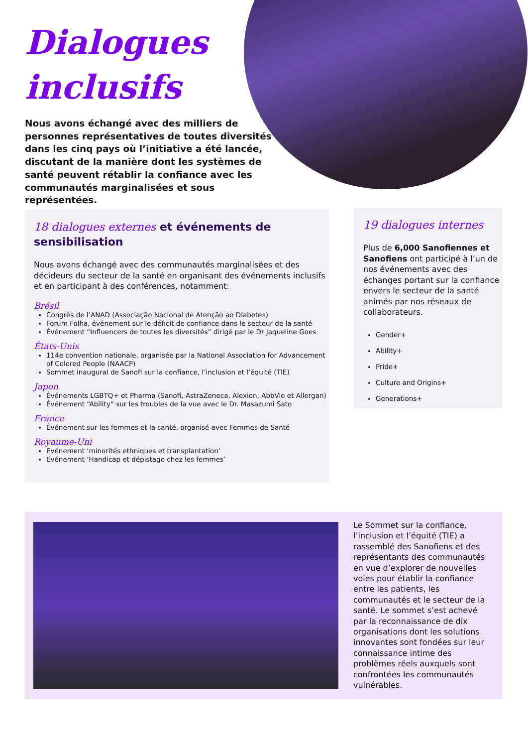Dialogues
inclusifs
Nous avons échangé avec des milliers de personnes représentatives de toutes diversités dans les cinq pays où l’initiative a été lancée, discutant de la manière dont les systèmes de santé peuvent rétablir la confiance avec les communautés marginalisées et sous représentées.
18 dialogues externes et événements de sensibilisation
Nous avons échangé avec des communautés marginalisées et des décideurs du secteur de la santé en organisant des événements inclusifs et en participant à des conférences, notamment:
Brésil
Congrès de l’ANAD (Associação Nacional de Atenção ao Diabetes)
Forum Folha, événement sur le déficit de confiance dans le secteur de la santé
Événement “Influencers de toutes les diversités” dirigé par le Dr Jaqueline Goes
États-Unis
114e convention nationale, organisée par la National Association for Advancement of Colored People (NAACP)
Sommet inaugural de Sanofi sur la confiance, l’inclusion et l’équité (TIE)
Japon
Événements LGBTQ+ et Pharma (Sanofi, AstraZeneca, Alexion, AbbVie et Allergan)
Événement “Ability” sur les troubles de la vue avec le Dr. Masazumi Sato
France
Événement sur les femmes et la santé, organisé avec Femmes de Santé
Royaume-Uni
Evénement ‘minorités ethniques et transplantation’
Evénement ‘Handicap et dépistage chez les femmes’
19 dialogues internes
Plus de 6,000 Sanofiennes et Sanofiens ont participé à l’un de nos événements avec des échanges portant sur la confiance envers le secteur de la santé animés par nos réseaux de collaborateurs.
Gender+
Ability+
Pride+
Culture and Origins+
Generations+
Le Sommet sur la confiance, l’inclusion et l’équité (TIE) a rassemblé des Sanofiens et des représentants des communautés en vue d’explorer de nouvelles voies pour établir la confiance entre les patients, les communautés et le secteur de la santé. Le sommet s’est achevé par la reconnaissance de dix organisations dont les solutions innovantes sont fondées sur leur connaissance intime des problèmes réels auxquels sont confrontées les communautés vulnérables.